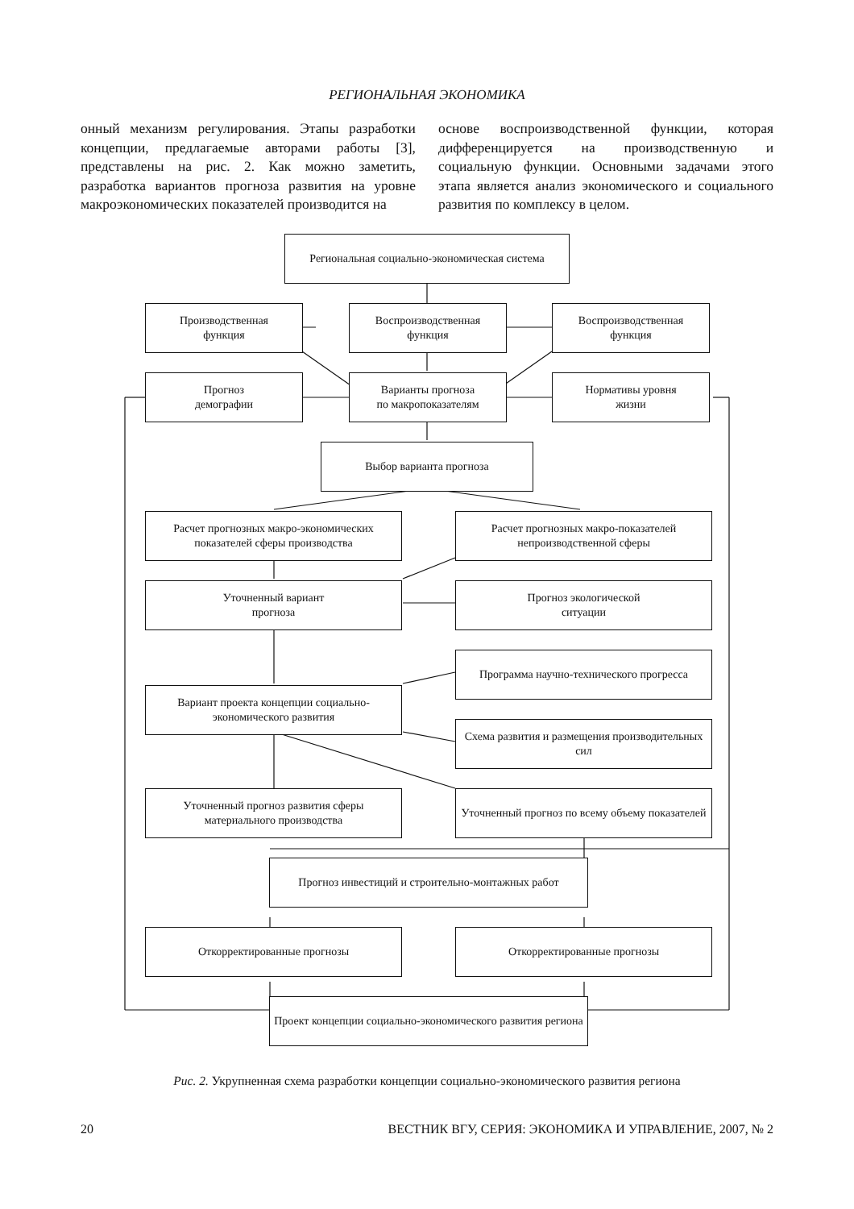РЕГИОНАЛЬНАЯ ЭКОНОМИКА
онный механизм регулирования. Этапы разработки концепции, предлагаемые авторами работы [3], представлены на рис. 2. Как можно заметить, разработка вариантов прогноза развития на уровне макроэкономических показателей производится на
основе воспроизводственной функции, которая дифференцируется на производственную и социальную функции. Основными задачами этого этапа является анализ экономического и социального развития по комплексу в целом.
Региональная социально-экономическая система
Производственная
функция
Воспроизводственная
функция
Воспроизводственная
функция
Прогноз
демографии
Варианты прогноза
по макропоказателям
Нормативы уровня
жизни
Выбор варианта прогноза
Расчет прогнозных макро-экономических показателей сферы производства
Расчет прогнозных макро-показателей непроизводственной сферы
Уточненный вариант
прогноза
Прогноз экологической
ситуации
Программа научно-технического прогресса
Вариант проекта концепции социально-экономического развития
Схема развития и размещения производительных сил
Уточненный прогноз развития сферы материального производства
Уточненный прогноз по всему объему показателей
Прогноз инвестиций и строительно-монтажных работ
Откорректированные прогнозы Откорректированные прогнозы
Проект концепции социально-экономического развития региона
Рис. 2. Укрупненная схема разработки концепции социально-экономического развития региона
20 ВЕСТНИК ВГУ, СЕРИЯ: ЭКОНОМИКА И УПРАВЛЕНИЕ, 2007, № 2